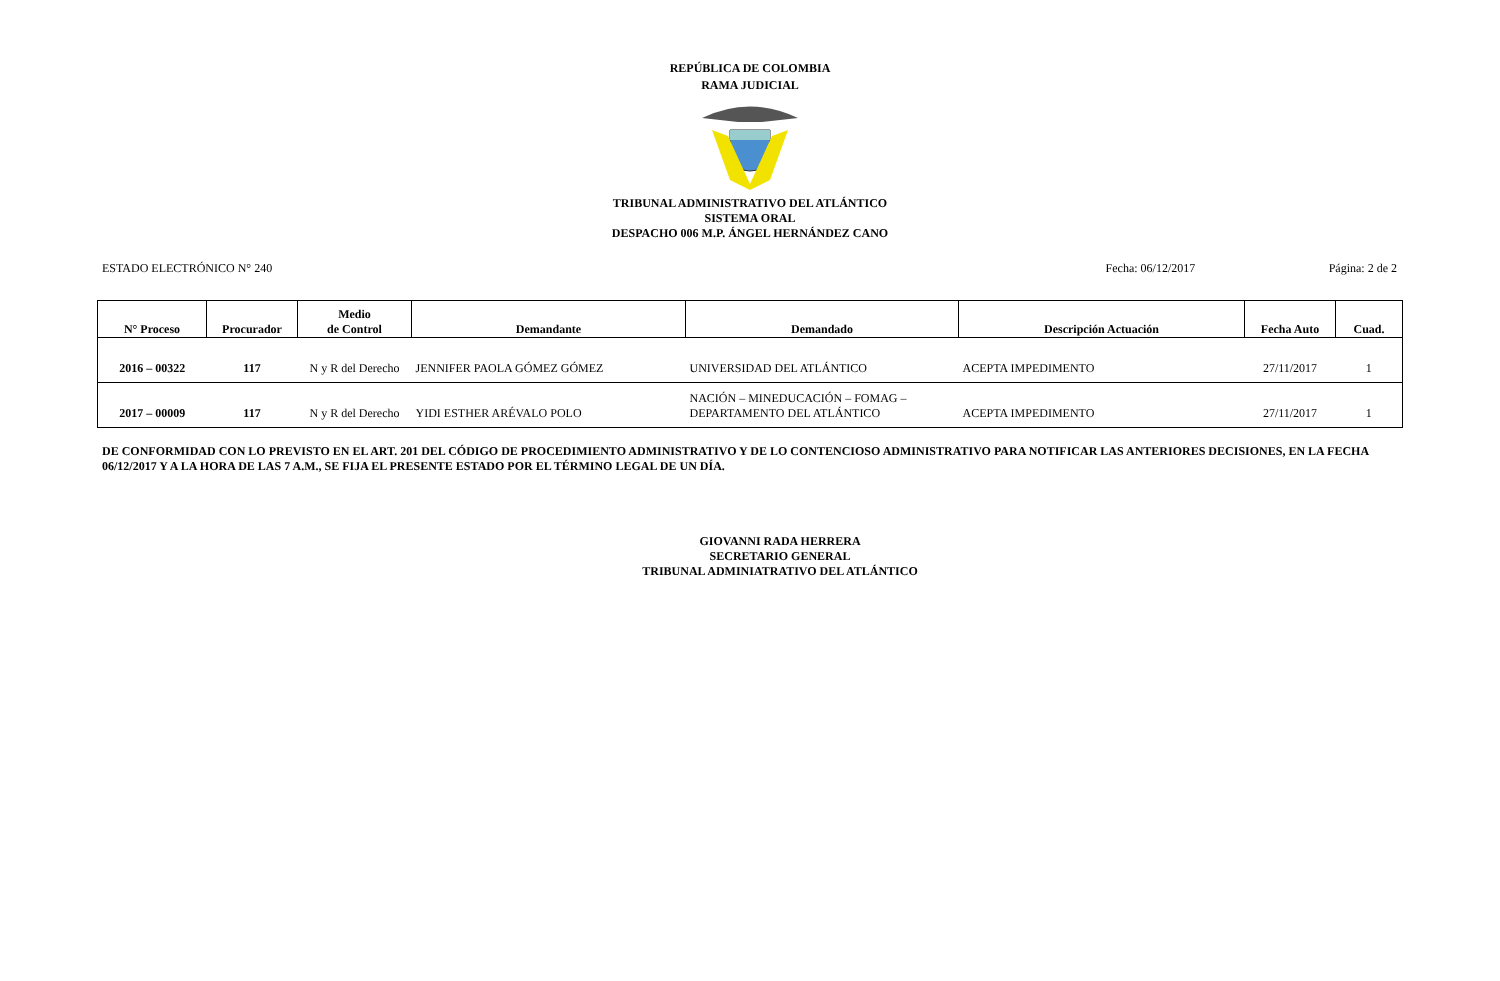REPÚBLICA DE COLOMBIA
RAMA JUDICIAL
TRIBUNAL ADMINISTRATIVO DEL ATLÁNTICO
SISTEMA ORAL
DESPACHO 006 M.P. ÁNGEL HERNÁNDEZ CANO
ESTADO ELECTRÓNICO N° 240 Fecha: 06/12/2017 Página: 2 de 2
| N° Proceso | Procurador | Medio de Control | Demandante | Demandado | Descripción Actuación | Fecha Auto | Cuad. |
| --- | --- | --- | --- | --- | --- | --- | --- |
| 2016 – 00322 | 117 | N y R del Derecho | JENNIFER PAOLA GÓMEZ GÓMEZ | UNIVERSIDAD DEL ATLÁNTICO | ACEPTA IMPEDIMENTO | 27/11/2017 | 1 |
| 2017 – 00009 | 117 | N y R del Derecho | YIDI ESTHER ARÉVALO POLO | NACIÓN – MINEDUCACIÓN – FOMAG – DEPARTAMENTO DEL ATLÁNTICO | ACEPTA IMPEDIMENTO | 27/11/2017 | 1 |
DE CONFORMIDAD CON LO PREVISTO EN EL ART. 201 DEL CÓDIGO DE PROCEDIMIENTO ADMINISTRATIVO Y DE LO CONTENCIOSO ADMINISTRATIVO PARA NOTIFICAR LAS ANTERIORES DECISIONES, EN LA FECHA 06/12/2017 Y A LA HORA DE LAS 7 A.M., SE FIJA EL PRESENTE ESTADO POR EL TÉRMINO LEGAL DE UN DÍA.
GIOVANNI RADA HERRERA
SECRETARIO GENERAL
TRIBUNAL ADMINIATRATIVO DEL ATLÁNTICO